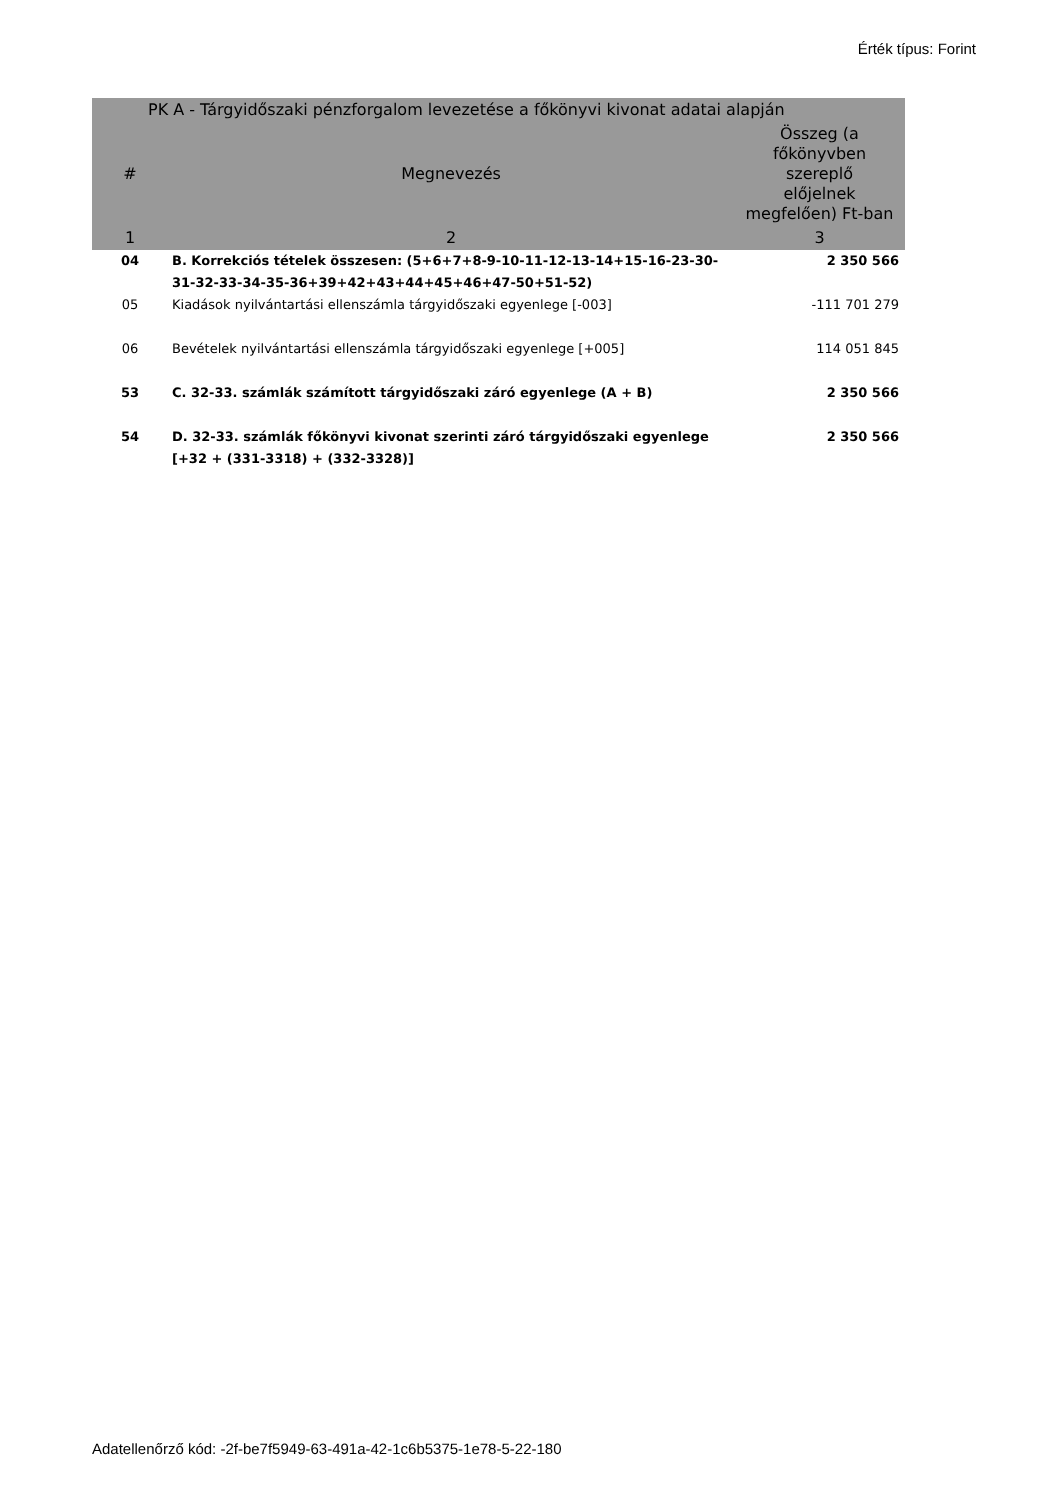Érték típus: Forint
| PK A - Tárgyidőszaki pénzforgalom levezetése a főkönyvi kivonat adatai alapján | | |
| --- | --- | --- |
| # | Megnevezés | Összeg (a főkönyvben szereplő előjelnek megfelően) Ft-ban |
| 1 | 2 | 3 |
| 04 | B. Korrekciós tételek összesen: (5+6+7+8-9-10-11-12-13-14+15-16-23-30-31-32-33-34-35-36+39+42+43+44+45+46+47-50+51-52) | 2 350 566 |
| 05 | Kiadások nyilvántartási ellenszámla tárgyidőszaki egyenlege [-003] | -111 701 279 |
| 06 | Bevételek nyilvántartási ellenszámla tárgyidőszaki egyenlege [+005] | 114 051 845 |
| 53 | C. 32-33. számlák számított tárgyidőszaki záró egyenlege (A + B) | 2 350 566 |
| 54 | D. 32-33. számlák főkönyvi kivonat szerinti záró tárgyidőszaki egyenlege [+32 + (331-3318) + (332-3328)] | 2 350 566 |
Adatellenőrző kód: -2f-be7f5949-63-491a-42-1c6b5375-1e78-5-22-180